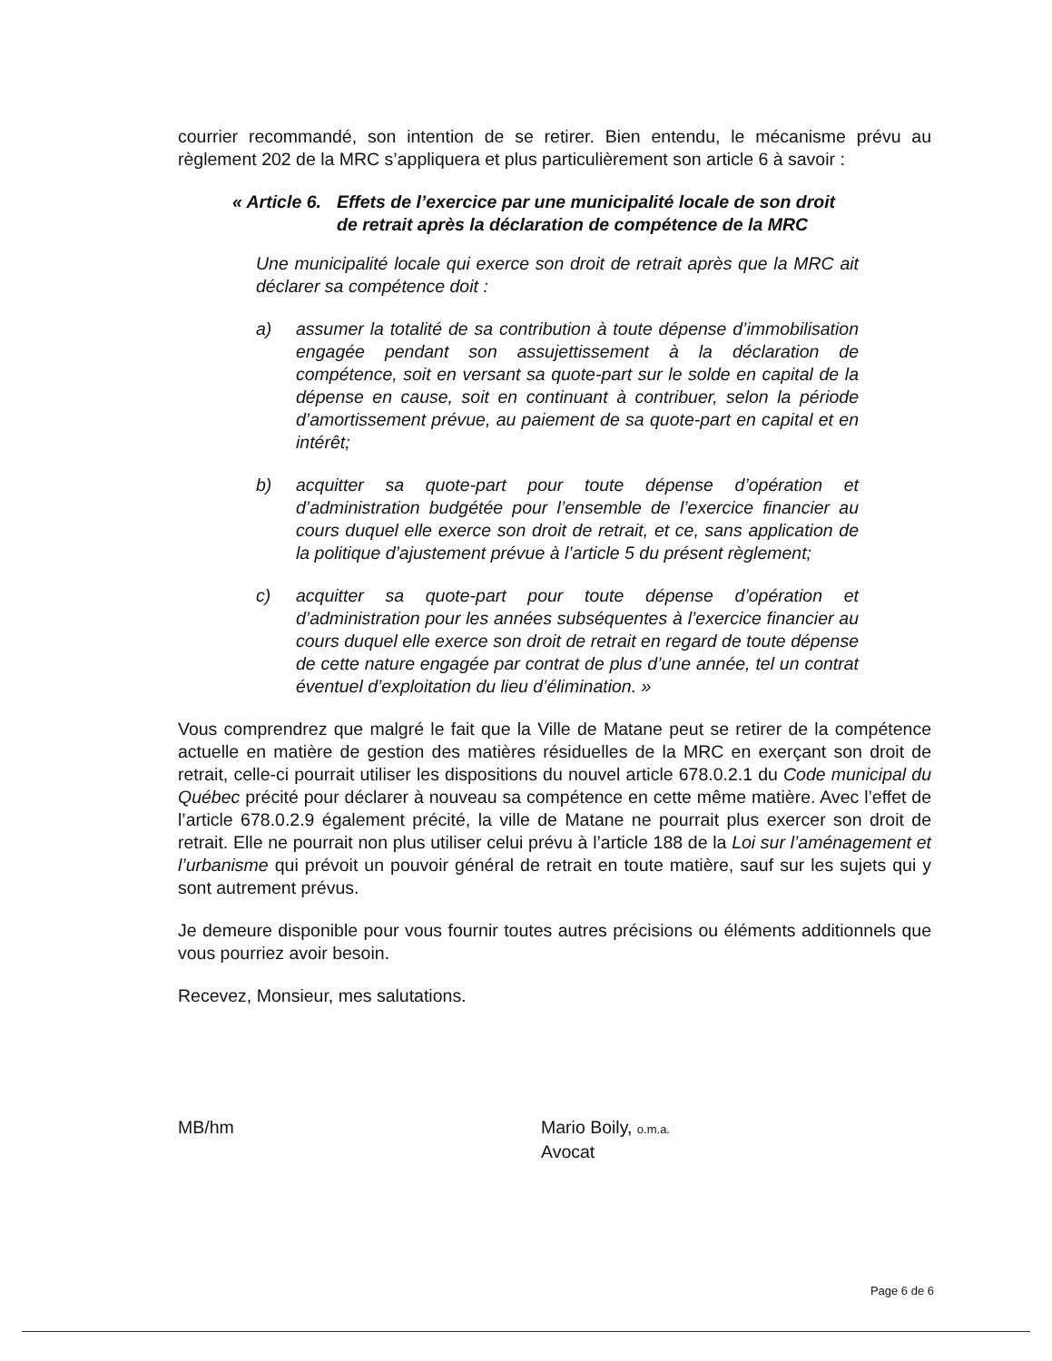courrier recommandé, son intention de se retirer. Bien entendu, le mécanisme prévu au règlement 202 de la MRC s’appliquera et plus particulièrement son article 6 à savoir :
« Article 6. Effets de l’exercice par une municipalité locale de son droit de retrait après la déclaration de compétence de la MRC
Une municipalité locale qui exerce son droit de retrait après que la MRC ait déclarer sa compétence doit :
a) assumer la totalité de sa contribution à toute dépense d’immobilisation engagée pendant son assujettissement à la déclaration de compétence, soit en versant sa quote-part sur le solde en capital de la dépense en cause, soit en continuant à contribuer, selon la période d’amortissement prévue, au paiement de sa quote-part en capital et en intérêt;
b) acquitter sa quote-part pour toute dépense d’opération et d’administration budgétée pour l’ensemble de l’exercice financier au cours duquel elle exerce son droit de retrait, et ce, sans application de la politique d’ajustement prévue à l’article 5 du présent règlement;
c) acquitter sa quote-part pour toute dépense d’opération et d’administration pour les années subséquentes à l’exercice financier au cours duquel elle exerce son droit de retrait en regard de toute dépense de cette nature engagée par contrat de plus d’une année, tel un contrat éventuel d’exploitation du lieu d’élimination. »
Vous comprendrez que malgré le fait que la Ville de Matane peut se retirer de la compétence actuelle en matière de gestion des matières résiduelles de la MRC en exerçant son droit de retrait, celle-ci pourrait utiliser les dispositions du nouvel article 678.0.2.1 du Code municipal du Québec précité pour déclarer à nouveau sa compétence en cette même matière. Avec l’effet de l’article 678.0.2.9 également précité, la ville de Matane ne pourrait plus exercer son droit de retrait. Elle ne pourrait non plus utiliser celui prévu à l’article 188 de la Loi sur l’aménagement et l’urbanisme qui prévoit un pouvoir général de retrait en toute matière, sauf sur les sujets qui y sont autrement prévus.
Je demeure disponible pour vous fournir toutes autres précisions ou éléments additionnels que vous pourriez avoir besoin.
Recevez, Monsieur, mes salutations.
MB/hm Mario Boily, o.m.a.
Avocat
Page 6 de 6